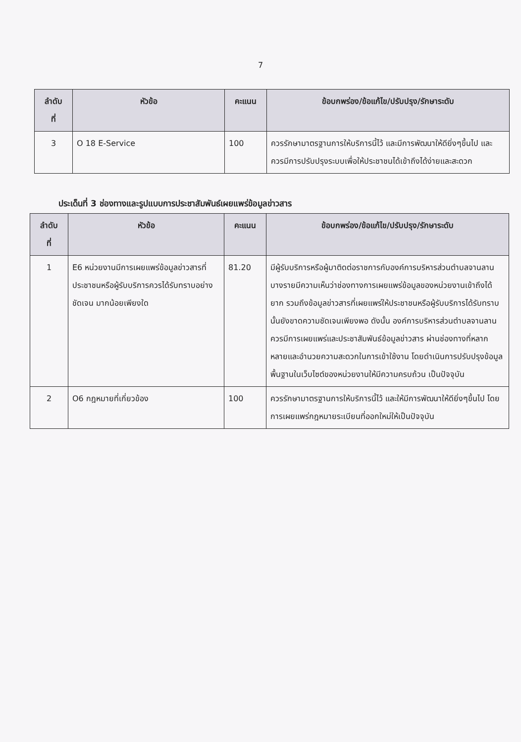7
| ลำดับ ที่ | หัวข้อ | คะแนน | ข้อบกพร่อง/ข้อแก้ไข/ปรับปรุง/รักษาระดับ |
| --- | --- | --- | --- |
| 3 | O 18 E-Service | 100 | ควรรักษามาตรฐานการให้บริการนี้ไว้ และมีการพัฒนาให้ดียิ่งๆขึ้นไป และควรมีการปรับปรุงระบบเพื่อให้ประชาชนได้เข้าถึงได้ง่ายและสะดวก |
ประเด็นที่ 3 ช่องทางและรูปแบบการประชาสัมพันธ์เผยแพร่ข้อมูลข่าวสาร
| ลำดับ ที่ | หัวข้อ | คะแนน | ข้อบกพร่อง/ข้อแก้ไข/ปรับปรุง/รักษาระดับ |
| --- | --- | --- | --- |
| 1 | E6 หน่วยงานมีการเผยแพร่ข้อมูลข่าวสารที่ประชาชนหรือผู้รับบริการควรได้รับทราบอย่างชัดเจน มากน้อยเพียงใด | 81.20 | มีผู้รับบริการหรือผู้มาติดต่อราชการกับองค์การบริหารส่วนตำบลจานลาน บางรายมีความเห็นว่าช่องทางการเผยแพร่ข้อมูลของหน่วยงานเข้าถึงได้ยาก รวมถึงข้อมูลข่าวสารที่เผยแพร่ให้ประชาชนหรือผู้รับบริการได้รับทราบนั้นยังขาดความชัดเจนเพียงพอ ดังนั้น องค์การบริหารส่วนตำบลจานลานควรมีการเผยแพร่และประชาสัมพันธ์ข้อมูลข่าวสาร ผ่านช่องทางที่หลากหลายและอำนวยความสะดวกในการเข้าใช้งาน โดยดำเนินการปรับปรุงข้อมูลพื้นฐานในเว็บไซต์ของหน่วยงานให้มีความครบถ้วน เป็นปัจจุบัน |
| 2 | O6 กฎหมายที่เกี่ยวข้อง | 100 | ควรรักษามาตรฐานการให้บริการนี้ไว้ และให้มีการพัฒนาให้ดียิ่งๆขึ้นไป โดยการเผยแพร่กฎหมายระเบียนที่ออกใหม่ให้เป็นปัจจุบัน |